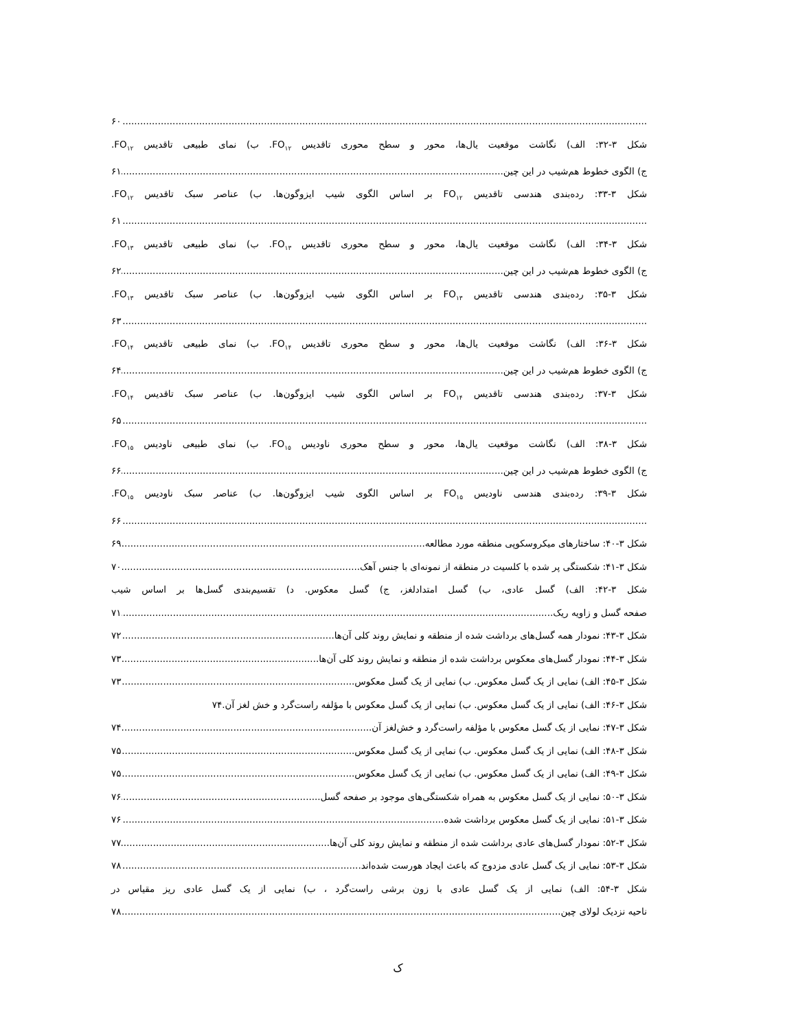۶۰
شکل ۳-۳۲: الف) نگاشت موقعیت یال‌ها، محور و سطح محوری تاقدیس FO<sub>۱۲</sub>. ب) نمای طبیعی تاقدیس FO<sub>۱۲</sub>.
ج) الگوی خطوط هم‌شیب در این چین. ۶۱
شکل ۳-۳۳: رده‌بندی هندسی تاقدیس FO<sub>۱۲</sub> بر اساس الگوی شیب ایزوگون‌ها. ب) عناصر سبک تاقدیس FO<sub>۱۲</sub>.
۶۱
شکل ۳-۳۴: الف) نگاشت موقعیت یال‌ها، محور و سطح محوری تاقدیس FO<sub>۱۳</sub>. ب) نمای طبیعی تاقدیس FO<sub>۱۳</sub>.
ج) الگوی خطوط هم‌شیب در این چین. ۶۲
شکل ۳-۳۵: رده‌بندی هندسی تاقدیس FO<sub>۱۳</sub> بر اساس الگوی شیب ایزوگون‌ها. ب) عناصر سبک تاقدیس FO<sub>۱۳</sub>.
۶۳
شکل ۳-۳۶: الف) نگاشت موقعیت یال‌ها، محور و سطح محوری تاقدیس FO<sub>۱۴</sub>. ب) نمای طبیعی تاقدیس FO<sub>۱۴</sub>.
ج) الگوی خطوط هم‌شیب در این چین. ۶۴
شکل ۳-۳۷: رده‌بندی هندسی تاقدیس FO<sub>۱۴</sub> بر اساس الگوی شیب ایزوگون‌ها. ب) عناصر سبک تاقدیس FO<sub>۱۴</sub>.
۶۵
شکل ۳-۳۸: الف) نگاشت موقعیت یال‌ها، محور و سطح محوری ناودیس FO<sub>۱۵</sub>. ب) نمای طبیعی ناودیس FO<sub>۱۵</sub>.
ج) الگوی خطوط هم‌شیب در این چین. ۶۶
شکل ۳-۳۹: رده‌بندی هندسی ناودیس FO<sub>۱۵</sub> بر اساس الگوی شیب ایزوگون‌ها. ب) عناصر سبک ناودیس FO<sub>۱۵</sub>.
۶۶
شکل ۳-۴۰: ساختارهای میکروسکوپی منطقه مورد مطالعه. ۶۹
شکل ۳-۴۱: شکستگی پر شده با کلسیت در منطقه از نمونه‌ای با جنس آهک. ۷۰
شکل ۳-۴۲: الف) گسل عادی، ب) گسل امتدادلغز، ج) گسل معکوس. د) تقسیم‌بندی گسل‌ها بر اساس شیب
صفحه گسل و زاویه ریک. ۷۱
شکل ۳-۴۳: نمودار همه گسل‌های برداشت شده از منطقه و نمایش روند کلی آن‌ها. ۷۲
شکل ۳-۴۴: نمودار گسل‌های معکوس برداشت شده از منطقه و نمایش روند کلی آن‌ها. ۷۳
شکل ۳-۴۵: الف) نمایی از یک گسل معکوس. ب) نمایی از یک گسل معکوس. ۷۳
شکل ۳-۴۶: الف) نمایی از یک گسل معکوس. ب) نمایی از یک گسل معکوس با مؤلفه راست‌گرد و خش لغز آن. ۷۴
شکل ۳-۴۷: نمایی از یک گسل معکوس با مؤلفه راست‌گرد و خش‌لغز آن. ۷۴
شکل ۳-۴۸: الف) نمایی از یک گسل معکوس. ب) نمایی از یک گسل معکوس. ۷۵
شکل ۳-۴۹: الف) نمایی از یک گسل معکوس. ب) نمایی از یک گسل معکوس. ۷۵
شکل ۳-۵۰: نمایی از یک گسل معکوس به همراه شکستگی‌های موجود بر صفحه گسل. ۷۶
شکل ۳-۵۱: نمایی از یک گسل معکوس برداشت شده. ۷۶
شکل ۳-۵۲: نمودار گسل‌های عادی برداشت شده از منطقه و نمایش روند کلی آن‌ها. ۷۷
شکل ۳-۵۳: نمایی از یک گسل عادی مزدوج که باعث ایجاد هورست شده‌اند. ۷۸
شکل ۳-۵۴: الف) نمایی از یک گسل عادی با زون برشی راست‌گرد ، ب) نمایی از یک گسل عادی ریز مقیاس در
ناحیه نزدیک لولای چین. ۷۸
ک